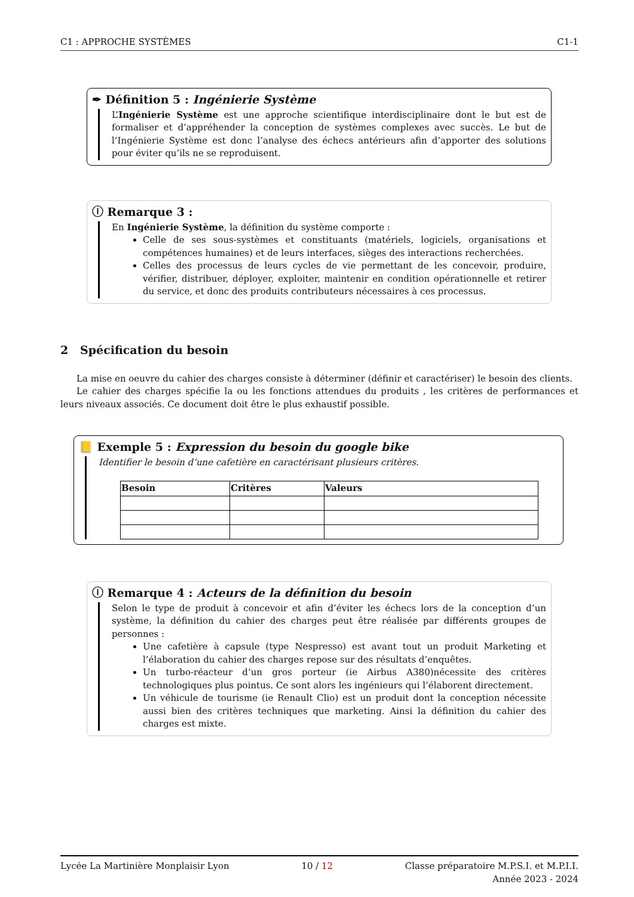C1 : APPROCHE SYSTÈMES C1-1
✒ Définition 5 : Ingénierie Système
L’Ingénierie Système est une approche scientifique interdisciplinaire dont le but est de formaliser et d’appréhender la conception de systèmes complexes avec succès. Le but de l’Ingénierie Système est donc l’analyse des échecs antérieurs afin d’apporter des solutions pour éviter qu’ils ne se reproduisent.
ⓘ Remarque 3 :
En Ingénierie Système, la définition du système comporte :
Celle de ses sous-systèmes et constituants (matériels, logiciels, organisations et compétences humaines) et de leurs interfaces, sièges des interactions recherchées.
Celles des processus de leurs cycles de vie permettant de les concevoir, produire, vérifier, distribuer, déployer, exploiter, maintenir en condition opérationnelle et retirer du service, et donc des produits contributeurs nécessaires à ces processus.
2 Spécification du besoin
La mise en oeuvre du cahier des charges consiste à déterminer (définir et caractériser) le besoin des clients.
Le cahier des charges spécifie la ou les fonctions attendues du produits , les critères de performances et leurs niveaux associés. Ce document doit être le plus exhaustif possible.
📒 Exemple 5 : Expression du besoin du google bike
Identifier le besoin d’une cafetière en caractérisant plusieurs critères.
| Besoin | Critères | Valeurs |
| --- | --- | --- |
ⓘ Remarque 4 : Acteurs de la définition du besoin
Selon le type de produit à concevoir et afin d’éviter les échecs lors de la conception d’un système, la définition du cahier des charges peut être réalisée par différents groupes de personnes :
Une cafetière à capsule (type Nespresso) est avant tout un produit Marketing et l’élaboration du cahier des charges repose sur des résultats d’enquêtes.
Un turbo-réacteur d’un gros porteur (ie Airbus A380)nécessite des critères technologiques plus pointus. Ce sont alors les ingénieurs qui l’élaborent directement.
Un véhicule de tourisme (ie Renault Clio) est un produit dont la conception nécessite aussi bien des critères techniques que marketing. Ainsi la définition du cahier des charges est mixte.
Lycée La Martinière Monplaisir Lyon 10 / 12 Classe préparatoire M.P.S.I. et M.P.I.I.
Année 2023 - 2024